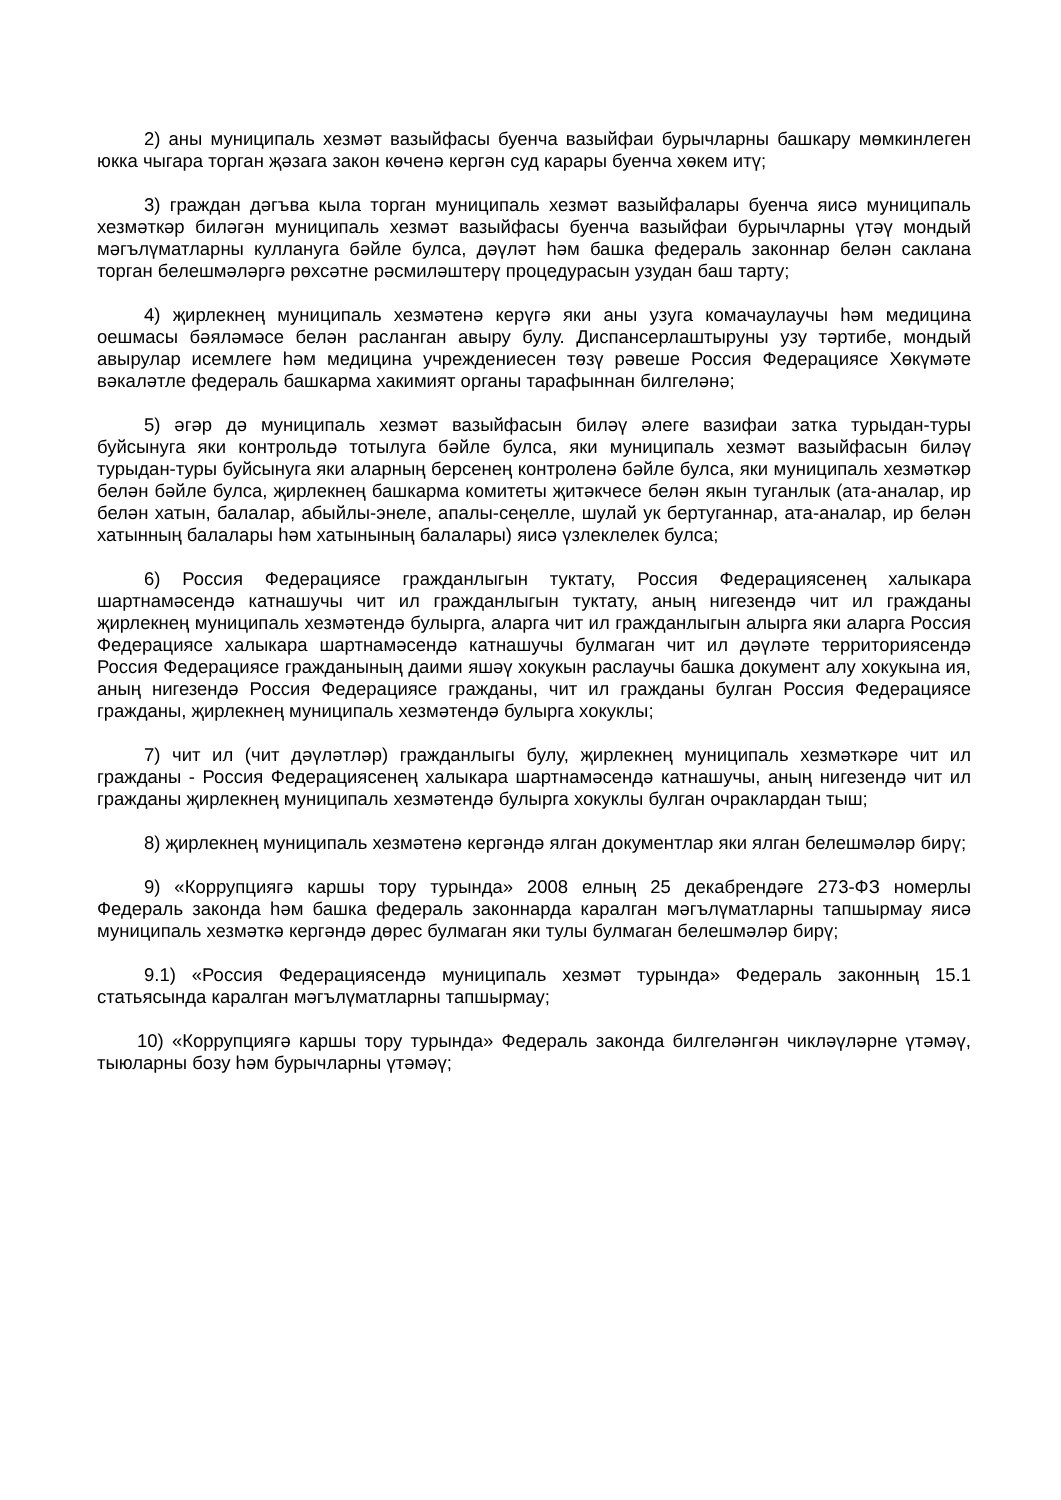2) аны муниципаль хезмәт вазыйфасы буенча вазыйфаи бурычларны башкару мөмкинлеген юкка чыгара торган җәзага закон көченә кергән суд карары буенча хөкем итү;
3) граждан дәгъва кыла торган муниципаль хезмәт вазыйфалары буенча яисә муниципаль хезмәткәр биләгән муниципаль хезмәт вазыйфасы буенча вазыйфаи бурычларны үтәү мондый мәгълүматларны куллануга бәйле булса, дәүләт һәм башка федераль законнар белән саклана торган белешмәләргә рөхсәтне рәсмиләштерү процедурасын узудан баш тарту;
4) җирлекнең муниципаль хезмәтенә керүгә яки аны узуга комачаулаучы һәм медицина оешмасы бәяләмәсе белән расланган авыру булу. Диспансерлаштыруны узу тәртибе, мондый авырулар исемлеге һәм медицина учреждениесен төзү рәвеше Россия Федерациясе Хөкүмәте вәкаләтле федераль башкарма хакимият органы тарафыннан билгеләнә;
5) әгәр дә муниципаль хезмәт вазыйфасын биләү әлеге вазифаи затка турыдан-туры буйсынуга яки контрольдә тотылуга бәйле булса, яки муниципаль хезмәт вазыйфасын биләү турыдан-туры буйсынуга яки аларның берсенең контроленә бәйле булса, яки муниципаль хезмәткәр белән бәйле булса, җирлекнең башкарма комитеты җитәкчесе белән якын туганлык (ата-аналар, ир белән хатын, балалар, абыйлы-энеле, апалы-сеңелле, шулай ук бертуганнар, ата-аналар, ир белән хатынның балалары һәм хатынының балалары) яисә үзлеклелек булса;
6) Россия Федерациясе гражданлыгын туктату, Россия Федерациясенең халыкара шартнамәсендә катнашучы чит ил гражданлыгын туктату, аның нигезендә чит ил гражданы җирлекнең муниципаль хезмәтендә булырга, аларга чит ил гражданлыгын алырга яки аларга Россия Федерациясе халыкара шартнамәсендә катнашучы булмаган чит ил дәүләте территориясендә Россия Федерациясе гражданының даими яшәү хокукын раслаучы башка документ алу хокукына ия, аның нигезендә Россия Федерациясе гражданы, чит ил гражданы булган Россия Федерациясе гражданы, җирлекнең муниципаль хезмәтендә булырга хокуклы;
7) чит ил (чит дәүләтләр) гражданлыгы булу, җирлекнең муниципаль хезмәткәре чит ил гражданы - Россия Федерациясенең халыкара шартнамәсендә катнашучы, аның нигезендә чит ил гражданы җирлекнең муниципаль хезмәтендә булырга хокуклы булган очраклардан тыш;
8) җирлекнең муниципаль хезмәтенә кергәндә ялган документлар яки ялган белешмәләр бирү;
9) «Коррупциягә каршы тору турында» 2008 елның 25 декабрендәге 273-ФЗ номерлы Федераль законда һәм башка федераль законнарда каралган мәгълүматларны тапшырмау яисә муниципаль хезмәткә кергәндә дөрес булмаган яки тулы булмаган белешмәләр бирү;
9.1) «Россия Федерациясендә муниципаль хезмәт турында» Федераль законның 15.1 статьясында каралган мәгълүматларны тапшырмау;
10) «Коррупциягә каршы тору турында» Федераль законда билгеләнгән чикләүләрне үтәмәү, тыюларны бозу һәм бурычларны үтәмәү;